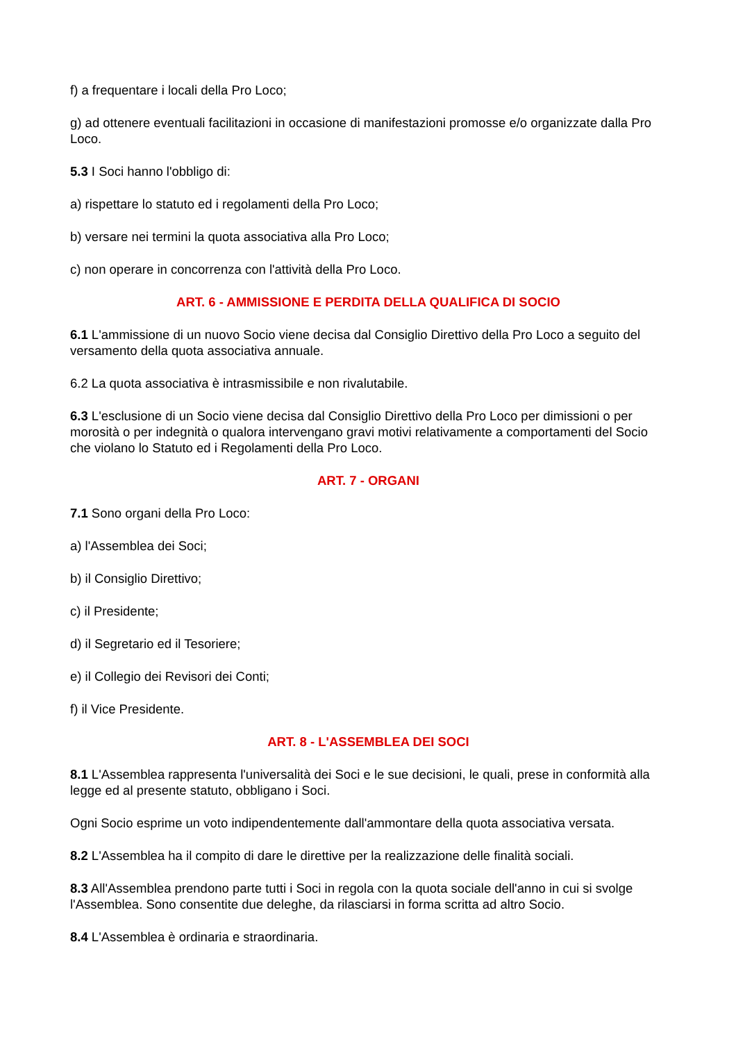f) a frequentare i locali della Pro Loco;
g) ad ottenere eventuali facilitazioni in occasione di manifestazioni promosse e/o organizzate dalla Pro Loco.
5.3 I Soci hanno l'obbligo di:
a) rispettare lo statuto ed i regolamenti della Pro Loco;
b) versare nei termini la quota associativa alla Pro Loco;
c) non operare in concorrenza con l'attività della Pro Loco.
ART. 6 - AMMISSIONE E PERDITA DELLA QUALIFICA DI SOCIO
6.1 L'ammissione di un nuovo Socio viene decisa dal Consiglio Direttivo della Pro Loco a seguito del versamento della quota associativa annuale.
6.2 La quota associativa è intrasmissibile e non rivalutabile.
6.3 L'esclusione di un Socio viene decisa dal Consiglio Direttivo della Pro Loco per dimissioni o per morosità o per indegnità o qualora intervengano gravi motivi relativamente a comportamenti del Socio che violano lo Statuto ed i Regolamenti della Pro Loco.
ART. 7 - ORGANI
7.1 Sono organi della Pro Loco:
a) l'Assemblea dei Soci;
b) il Consiglio Direttivo;
c) il Presidente;
d) il Segretario ed il Tesoriere;
e) il Collegio dei Revisori dei Conti;
f) il Vice Presidente.
ART. 8 - L'ASSEMBLEA DEI SOCI
8.1 L'Assemblea rappresenta l'universalità dei Soci e le sue decisioni, le quali, prese in conformità alla legge ed al presente statuto, obbligano i Soci.
Ogni Socio esprime un voto indipendentemente dall'ammontare della quota associativa versata.
8.2 L'Assemblea ha il compito di dare le direttive per la realizzazione delle finalità sociali.
8.3 All'Assemblea prendono parte tutti i Soci in regola con la quota sociale dell'anno in cui si svolge l'Assemblea. Sono consentite due deleghe, da rilasciarsi in forma scritta ad altro Socio.
8.4 L'Assemblea è ordinaria e straordinaria.